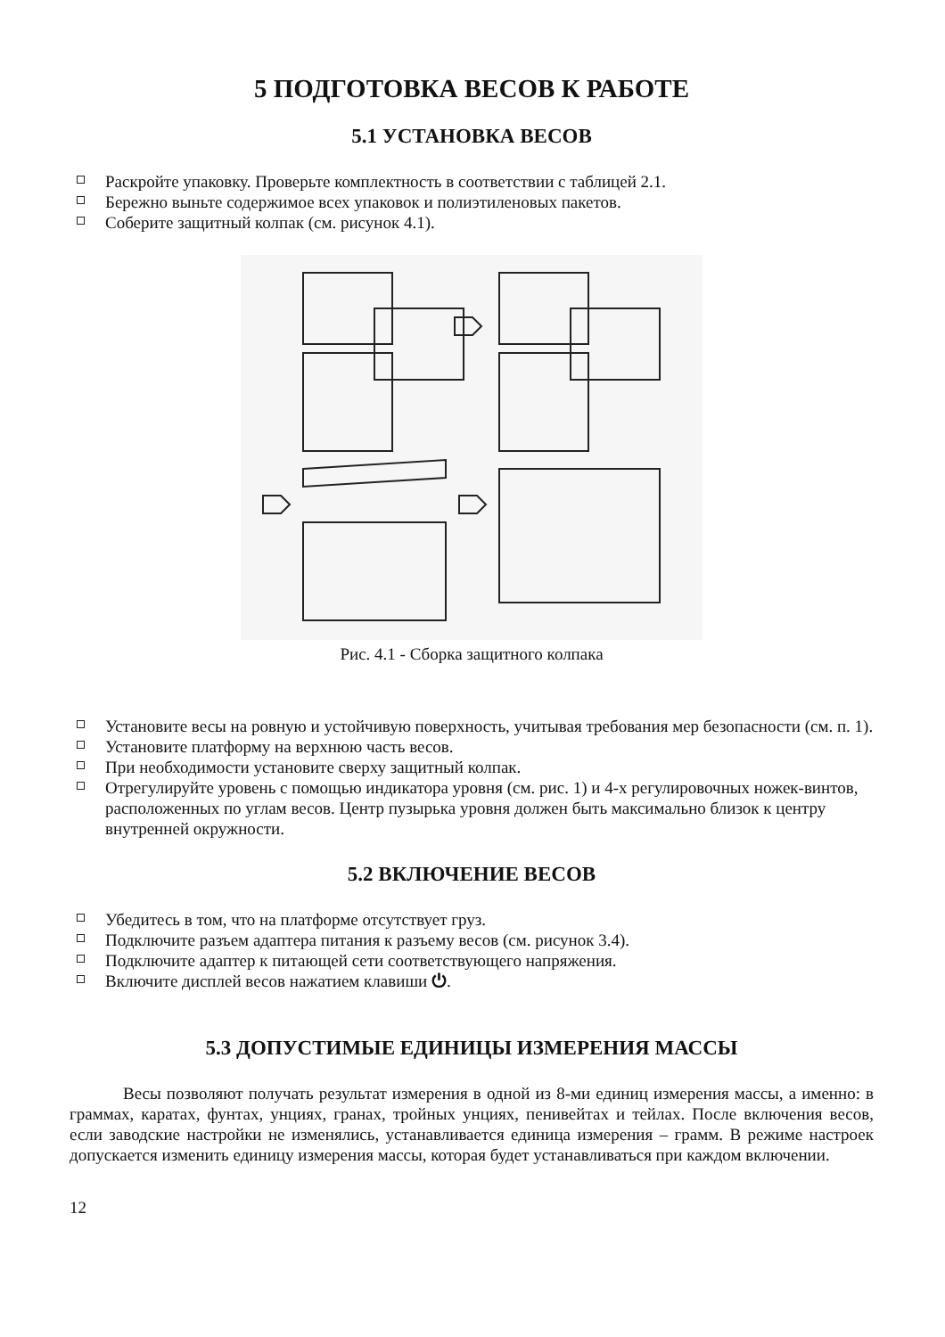5 ПОДГОТОВКА ВЕСОВ К РАБОТЕ
5.1 УСТАНОВКА ВЕСОВ
Раскройте упаковку. Проверьте комплектность в соответствии с таблицей 2.1.
Бережно выньте содержимое всех упаковок и полиэтиленовых пакетов.
Соберите защитный колпак (см. рисунок 4.1).
Рис. 4.1 - Сборка защитного колпака
Установите весы на ровную и устойчивую поверхность, учитывая требования мер безопасности (см. п. 1).
Установите платформу на верхнюю часть весов.
При необходимости установите сверху защитный колпак.
Отрегулируйте уровень с помощью индикатора уровня (см. рис. 1) и 4-х регулировочных ножек-винтов, расположенных по углам весов. Центр пузырька уровня должен быть максимально близок к центру внутренней окружности.
5.2 ВКЛЮЧЕНИЕ ВЕСОВ
Убедитесь в том, что на платформе отсутствует груз.
Подключите разъем адаптера питания к разъему весов (см. рисунок 3.4).
Подключите адаптер к питающей сети соответствующего напряжения.
Включите дисплей весов нажатием клавиши ⏻.
5.3 ДОПУСТИМЫЕ ЕДИНИЦЫ ИЗМЕРЕНИЯ МАССЫ
Весы позволяют получать результат измерения в одной из 8-ми единиц измерения массы, а именно: в граммах, каратах, фунтах, унциях, гранах, тройных унциях, пенивейтах и тейлах. После включения весов, если заводские настройки не изменялись, устанавливается единица измерения – грамм. В режиме настроек допускается изменить единицу измерения массы, которая будет устанавливаться при каждом включении.
12